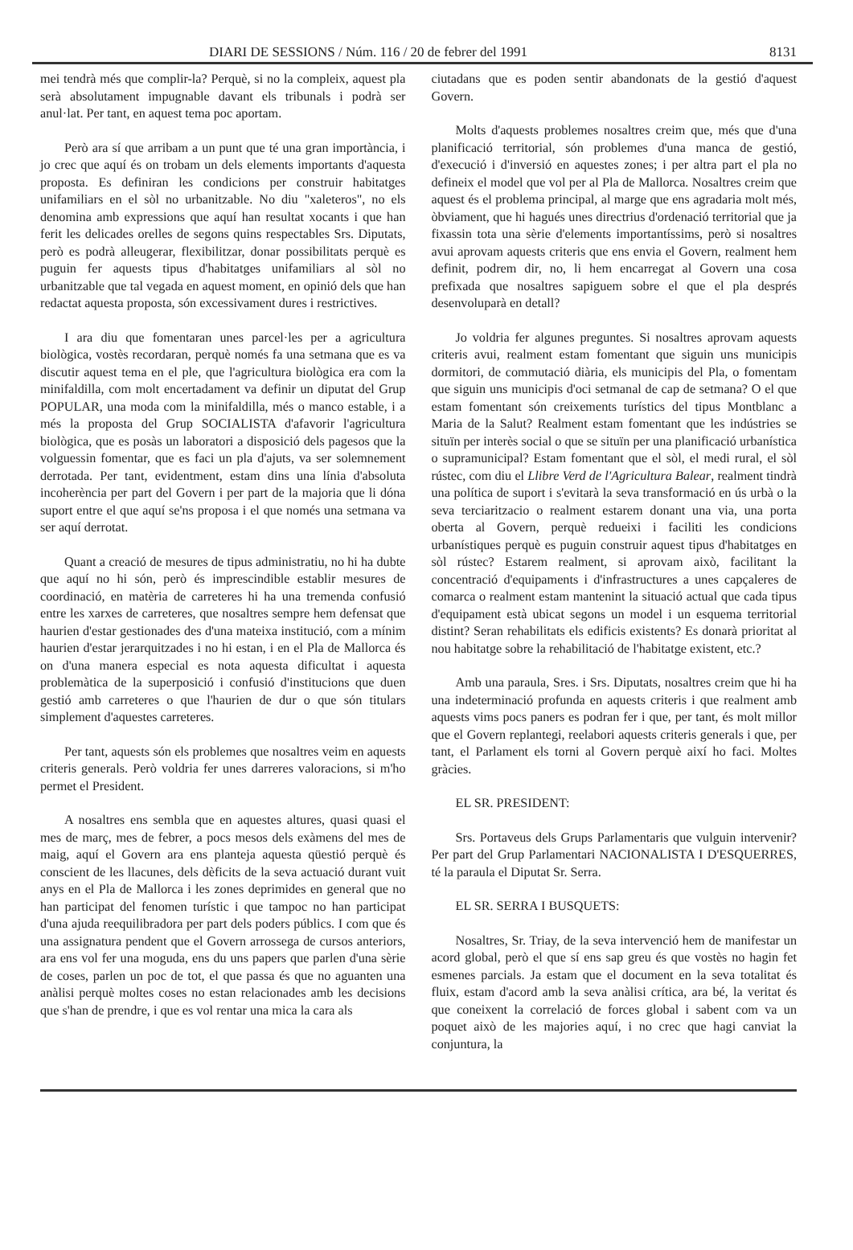DIARI DE SESSIONS / Núm. 116 / 20 de febrer del 1991 8131
mei tendrà més que complir-la? Perquè, si no la compleix, aquest pla serà absolutament impugnable davant els tribunals i podrà ser anul·lat. Per tant, en aquest tema poc aportam.
Però ara sí que arribam a un punt que té una gran importància, i jo crec que aquí és on trobam un dels elements importants d'aquesta proposta. Es definiran les condicions per construir habitatges unifamiliars en el sòl no urbanitzable. No diu "xaleteros", no els denomina amb expressions que aquí han resultat xocants i que han ferit les delicades orelles de segons quins respectables Srs. Diputats, però es podrà alleugerar, flexibilitzar, donar possibilitats perquè es puguin fer aquests tipus d'habitatges unifamiliars al sòl no urbanitzable que tal vegada en aquest moment, en opinió dels que han redactat aquesta proposta, són excessivament dures i restrictives.
I ara diu que fomentaran unes parcel·les per a agricultura biològica, vostès recordaran, perquè només fa una setmana que es va discutir aquest tema en el ple, que l'agricultura biològica era com la minifaldilla, com molt encertadament va definir un diputat del Grup POPULAR, una moda com la minifaldilla, més o manco estable, i a més la proposta del Grup SOCIALISTA d'afavorir l'agricultura biològica, que es posàs un laboratori a disposició dels pagesos que la volguessin fomentar, que es faci un pla d'ajuts, va ser solemnement derrotada. Per tant, evidentment, estam dins una línia d'absoluta incoherència per part del Govern i per part de la majoria que li dóna suport entre el que aquí se'ns proposa i el que només una setmana va ser aquí derrotat.
Quant a creació de mesures de tipus administratiu, no hi ha dubte que aquí no hi són, però és imprescindible establir mesures de coordinació, en matèria de carreteres hi ha una tremenda confusió entre les xarxes de carreteres, que nosaltres sempre hem defensat que haurien d'estar gestionades des d'una mateixa institució, com a mínim haurien d'estar jerarquitzades i no hi estan, i en el Pla de Mallorca és on d'una manera especial es nota aquesta dificultat i aquesta problemàtica de la superposició i confusió d'institucions que duen gestió amb carreteres o que l'haurien de dur o que són titulars simplement d'aquestes carreteres.
Per tant, aquests són els problemes que nosaltres veim en aquests criteris generals. Però voldria fer unes darreres valoracions, si m'ho permet el President.
A nosaltres ens sembla que en aquestes altures, quasi quasi el mes de març, mes de febrer, a pocs mesos dels exàmens del mes de maig, aquí el Govern ara ens planteja aquesta qüestió perquè és conscient de les llacunes, dels dèficits de la seva actuació durant vuit anys en el Pla de Mallorca i les zones deprimides en general que no han participat del fenomen turístic i que tampoc no han participat d'una ajuda reequilibradora per part dels poders públics. I com que és una assignatura pendent que el Govern arrossega de cursos anteriors, ara ens vol fer una moguda, ens du uns papers que parlen d'una sèrie de coses, parlen un poc de tot, el que passa és que no aguanten una anàlisi perquè moltes coses no estan relacionades amb les decisions que s'han de prendre, i que es vol rentar una mica la cara als
ciutadans que es poden sentir abandonats de la gestió d'aquest Govern.
Molts d'aquests problemes nosaltres creim que, més que d'una planificació territorial, són problemes d'una manca de gestió, d'execució i d'inversió en aquestes zones; i per altra part el pla no defineix el model que vol per al Pla de Mallorca. Nosaltres creim que aquest és el problema principal, al marge que ens agradaria molt més, òbviament, que hi hagués unes directrius d'ordenació territorial que ja fixassin tota una sèrie d'elements importantíssims, però si nosaltres avui aprovam aquests criteris que ens envia el Govern, realment hem definit, podrem dir, no, li hem encarregat al Govern una cosa prefixada que nosaltres sapiguem sobre el que el pla després desenvoluparà en detall?
Jo voldria fer algunes preguntes. Si nosaltres aprovam aquests criteris avui, realment estam fomentant que siguin uns municipis dormitori, de commutació diària, els municipis del Pla, o fomentam que siguin uns municipis d'oci setmanal de cap de setmana? O el que estam fomentant són creixements turístics del tipus Montblanc a Maria de la Salut? Realment estam fomentant que les indústries se situïn per interès social o que se situïn per una planificació urbanística o supramunicipal? Estam fomentant que el sòl, el medi rural, el sòl rústec, com diu el Llibre Verd de l'Agricultura Balear, realment tindrà una política de suport i s'evitarà la seva transformació en ús urbà o la seva terciaritzacio o realment estarem donant una via, una porta oberta al Govern, perquè redueixi i faciliti les condicions urbanístiques perquè es puguin construir aquest tipus d'habitatges en sòl rústec? Estarem realment, si aprovam això, facilitant la concentració d'equipaments i d'infrastructures a unes capçaleres de comarca o realment estam mantenint la situació actual que cada tipus d'equipament està ubicat segons un model i un esquema territorial distint? Seran rehabilitats els edificis existents? Es donarà prioritat al nou habitatge sobre la rehabilitació de l'habitatge existent, etc.?
Amb una paraula, Sres. i Srs. Diputats, nosaltres creim que hi ha una indeterminació profunda en aquests criteris i que realment amb aquests vims pocs paners es podran fer i que, per tant, és molt millor que el Govern replantegi, reelabori aquests criteris generals i que, per tant, el Parlament els torni al Govern perquè així ho faci. Moltes gràcies.
EL SR. PRESIDENT:
Srs. Portaveus dels Grups Parlamentaris que vulguin intervenir? Per part del Grup Parlamentari NACIONALISTA I D'ESQUERRES, té la paraula el Diputat Sr. Serra.
EL SR. SERRA I BUSQUETS:
Nosaltres, Sr. Triay, de la seva intervenció hem de manifestar un acord global, però el que sí ens sap greu és que vostès no hagin fet esmenes parcials. Ja estam que el document en la seva totalitat és fluix, estam d'acord amb la seva anàlisi crítica, ara bé, la veritat és que coneixent la correlació de forces global i sabent com va un poquet això de les majories aquí, i no crec que hagi canviat la conjuntura, la